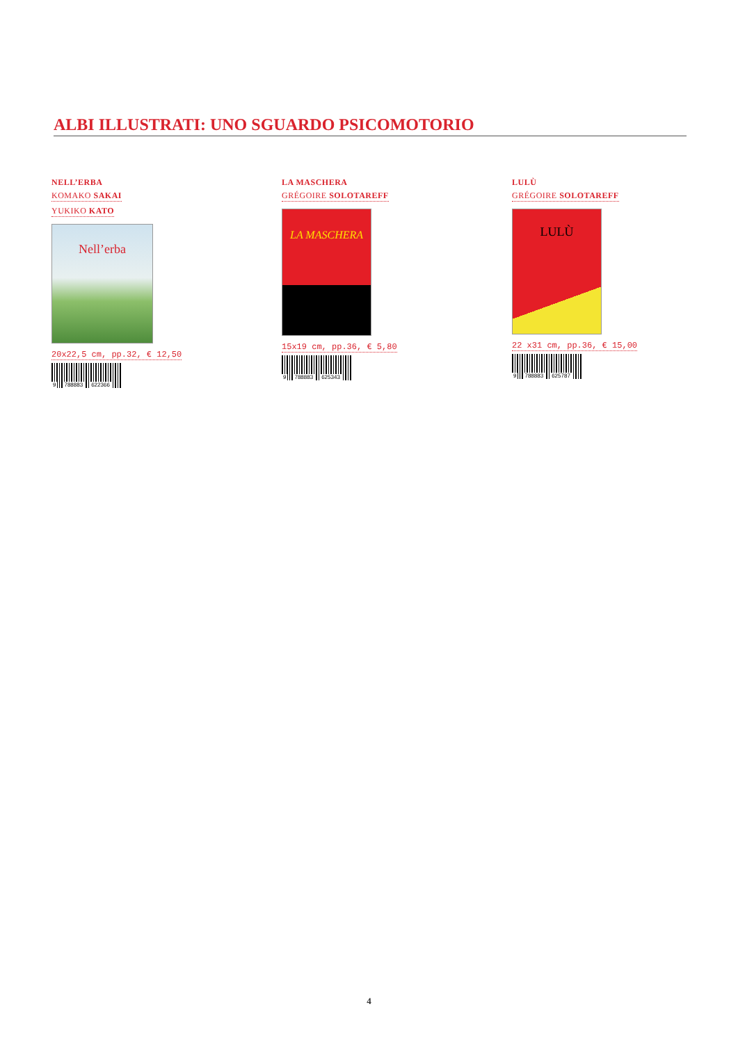ALBI ILLUSTRATI: UNO SGUARDO PSICOMOTORIO
NELL’ERBA
KOMAKO SAKAI
YUKIKO KATO
Nell’erba
20x22,5 cm, pp.32, € 12,50
9 788883 622366
LA MASCHERA
GRÉGOIRE SOLOTAREFF
LA MASCHERA
15x19 cm, pp.36, € 5,80
9 788883 625343
LULÙ
GRÉGOIRE SOLOTAREFF
LULÙ
22 x31 cm, pp.36, € 15,00
9 788883 625787
4